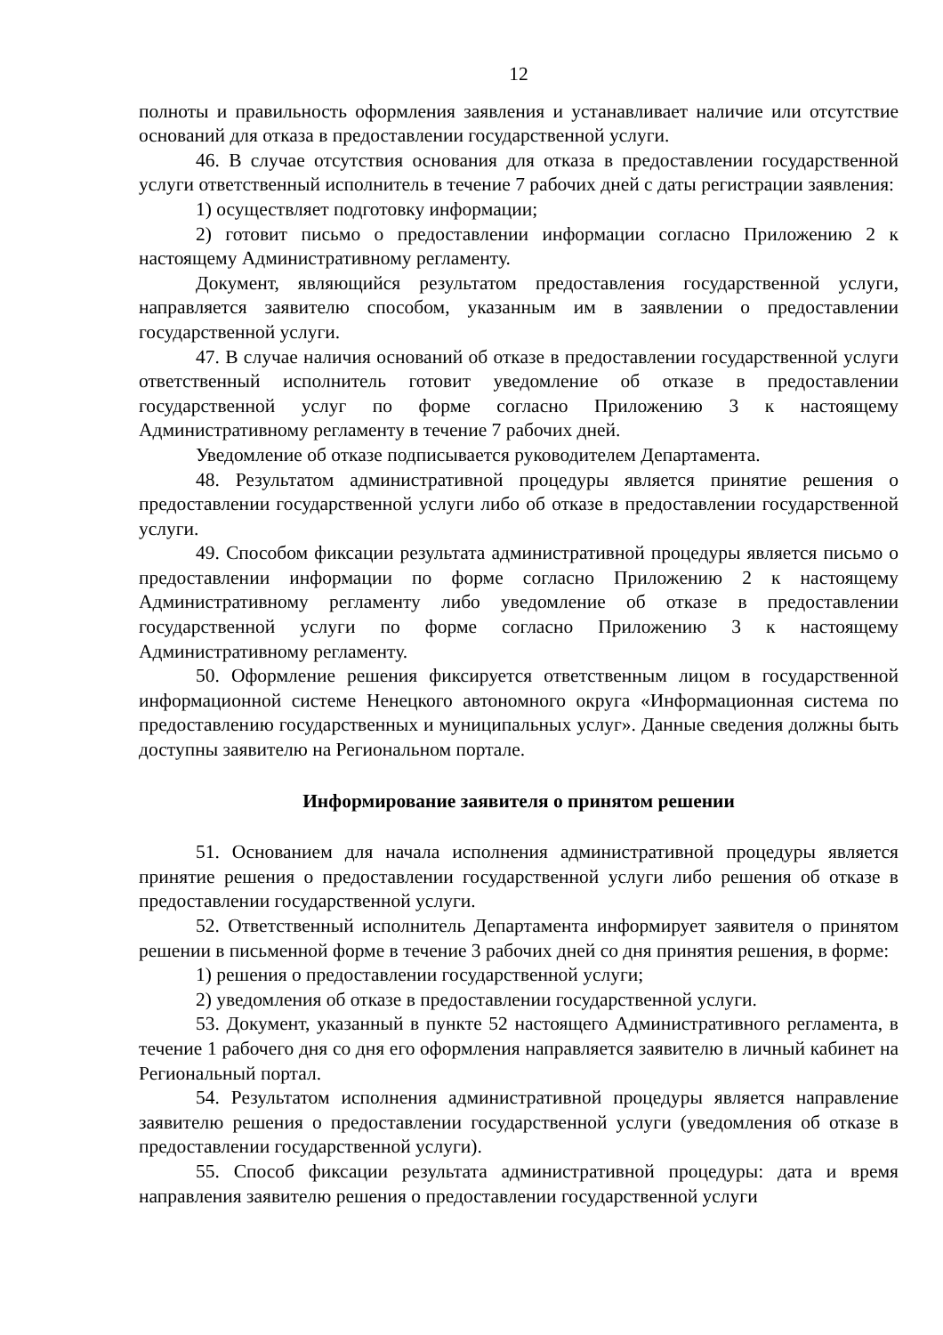12
полноты и правильность оформления заявления и устанавливает наличие или отсутствие оснований для отказа в предоставлении государственной услуги.
46. В случае отсутствия основания для отказа в предоставлении государственной услуги ответственный исполнитель в течение 7 рабочих дней с даты регистрации заявления:
1) осуществляет подготовку информации;
2) готовит письмо о предоставлении информации согласно Приложению 2 к настоящему Административному регламенту.
Документ, являющийся результатом предоставления государственной услуги, направляется заявителю способом, указанным им в заявлении о предоставлении государственной услуги.
47. В случае наличия оснований об отказе в предоставлении государственной услуги ответственный исполнитель готовит уведомление об отказе в предоставлении государственной услуг по форме согласно Приложению 3 к настоящему Административному регламенту в течение 7 рабочих дней.
Уведомление об отказе подписывается руководителем Департамента.
48. Результатом административной процедуры является принятие решения о предоставлении государственной услуги либо об отказе в предоставлении государственной услуги.
49. Способом фиксации результата административной процедуры является письмо о предоставлении информации по форме согласно Приложению 2 к настоящему Административному регламенту либо уведомление об отказе в предоставлении государственной услуги по форме согласно Приложению 3 к настоящему Административному регламенту.
50. Оформление решения фиксируется ответственным лицом в государственной информационной системе Ненецкого автономного округа «Информационная система по предоставлению государственных и муниципальных услуг». Данные сведения должны быть доступны заявителю на Региональном портале.
Информирование заявителя о принятом решении
51. Основанием для начала исполнения административной процедуры является принятие решения о предоставлении государственной услуги либо решения об отказе в предоставлении государственной услуги.
52. Ответственный исполнитель Департамента информирует заявителя о принятом решении в письменной форме в течение 3 рабочих дней со дня принятия решения, в форме:
1) решения о предоставлении государственной услуги;
2) уведомления об отказе в предоставлении государственной услуги.
53. Документ, указанный в пункте 52 настоящего Административного регламента, в течение 1 рабочего дня со дня его оформления направляется заявителю в личный кабинет на Региональный портал.
54. Результатом исполнения административной процедуры является направление заявителю решения о предоставлении государственной услуги (уведомления об отказе в предоставлении государственной услуги).
55. Способ фиксации результата административной процедуры: дата и время направления заявителю решения о предоставлении государственной услуги